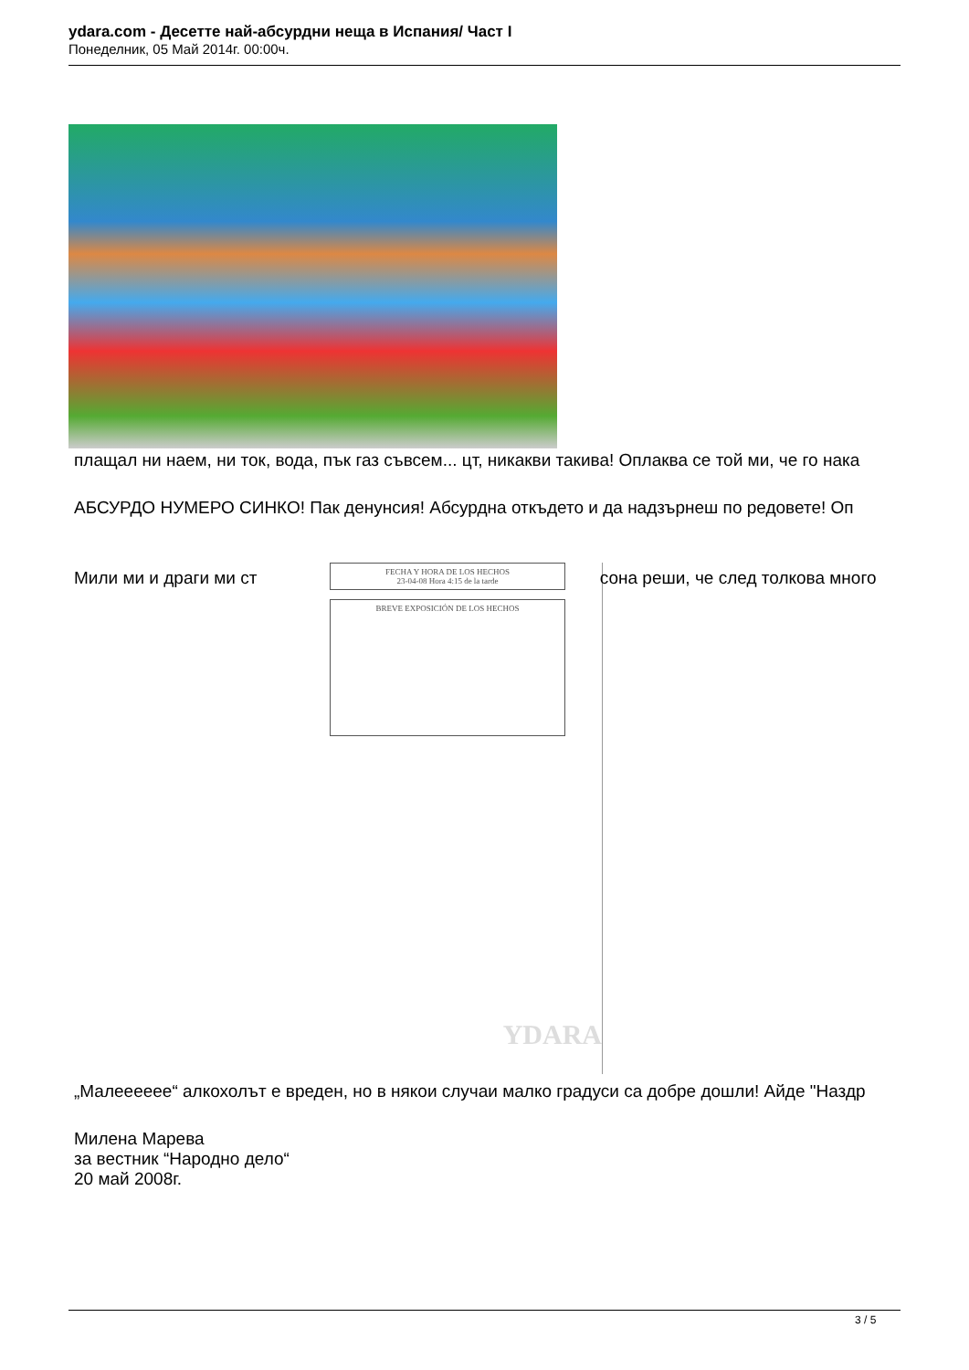ydara.com - Десетте най-абсурдни неща в Испания/ Част I
Понеделник, 05 Май 2014г. 00:00ч.
плащал ни наем, ни ток, вода, пък газ съвсем... цт, никакви такива! Оплаква се той ми, че го нака
АБСУРДО НУМЕРО СИНКО! Пак денунсия! Абсурдна откъдето и да надзърнеш по редовете! Оп
Мили ми и драги ми ст сона реши, че след толкова много
FECHA Y HORA DE LOS HECHOS
23-04-08 Hora 4:15 de la tarde
BREVE EXPOSICIÓN DE LOS HECHOS
YDARA
„Малеееeee“ алкохолът е вреден, но в някои случаи малко градуси са добре дошли! Айде "Наздр
Милена Марева
за вестник “Народно дело“
20 май 2008г.
3 / 5